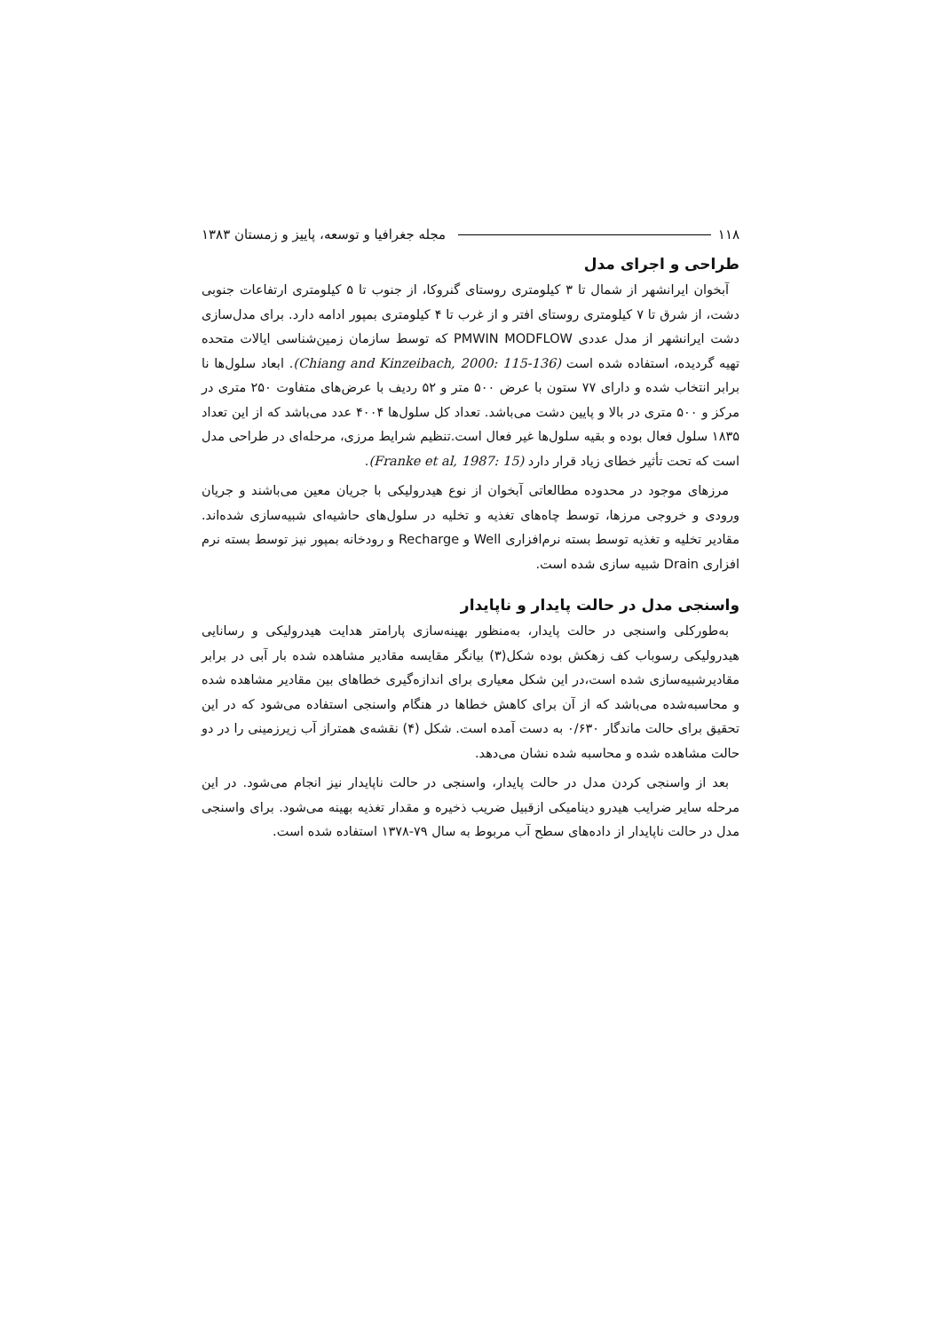۱۱۸ مجله جغرافیا و توسعه، پاییز و زمستان ۱۳۸۳
طراحی و اجرای مدل
آبخوان ایرانشهر از شمال تا ۳ کیلومتری روستای گنروکا، از جنوب تا ۵ کیلومتری ارتفاعات جنوبی دشت، از شرق تا ۷ کیلومتری روستای افتر و از غرب تا ۴ کیلومتری بمپور ادامه دارد. برای مدل‌سازی دشت ایرانشهر از مدل عددی PMWIN MODFLOW که توسط سازمان زمین‌شناسی ایالات متحده تهیه گردیده، استفاده شده است (Chiang and Kinzeibach, 2000: 115-136). ابعاد سلول‌ها نا برابر انتخاب شده و دارای ۷۷ ستون با عرض ۵۰۰ متر و ۵۲ ردیف با عرض‌های متفاوت ۲۵۰ متری در مرکز و ۵۰۰ متری در بالا و پایین دشت می‌باشد. تعداد کل سلول‌ها ۴۰۰۴ عدد می‌باشد که از این تعداد ۱۸۳۵ سلول فعال بوده و بقیه سلول‌ها غیر فعال است.تنظیم شرایط مرزی، مرحله‌ای در طراحی مدل است که تحت تأثیر خطای زیاد قرار دارد (Franke et al, 1987: 15).
مرزهای موجود در محدوده مطالعاتی آبخوان از نوع هیدرولیکی با جریان معین می‌باشند و جریان ورودی و خروجی مرزها، توسط چاه‌های تغذیه و تخلیه در سلول‌های حاشیه‌ای شبیه‌سازی شده‌اند. مقادیر تخلیه و تغذیه توسط بسته نرم‌افزاری Well و Recharge و رودخانه بمپور نیز توسط بسته نرم افزاری Drain شبیه سازی شده است.
واسنجی مدل در حالت پایدار و ناپایدار
به‌طورکلی واسنجی در حالت پایدار، به‌منظور بهینه‌سازی پارامتر هدایت هیدرولیکی و رسانایی هیدرولیکی رسوباب کف زهکش بوده شکل(۳) بیانگر مقایسه مقادیر مشاهده شده بار آبی در برابر مقادیرشبیه‌سازی شده است،در این شکل معیاری برای اندازه‌گیری خطاهای بین مقادیر مشاهده شده و محاسبه‌شده می‌باشد که از آن برای کاهش خطاها در هنگام واسنجی استفاده می‌شود که در این تحقیق برای حالت ماندگار ۰/۶۳۰ به دست آمده است. شکل (۴) نقشه‌ی همتراز آب زیرزمینی را در دو حالت مشاهده شده و محاسبه شده نشان می‌دهد.
بعد از واسنجی کردن مدل در حالت پایدار، واسنجی در حالت ناپایدار نیز انجام می‌شود. در این مرحله سایر ضرایب هیدرو دینامیکی ازقبیل ضریب ذخیره و مقدار تغذیه بهینه می‌شود. برای واسنجی مدل در حالت ناپایدار از داده‌های سطح آب مربوط به سال ۷۹-۱۳۷۸ استفاده شده است.